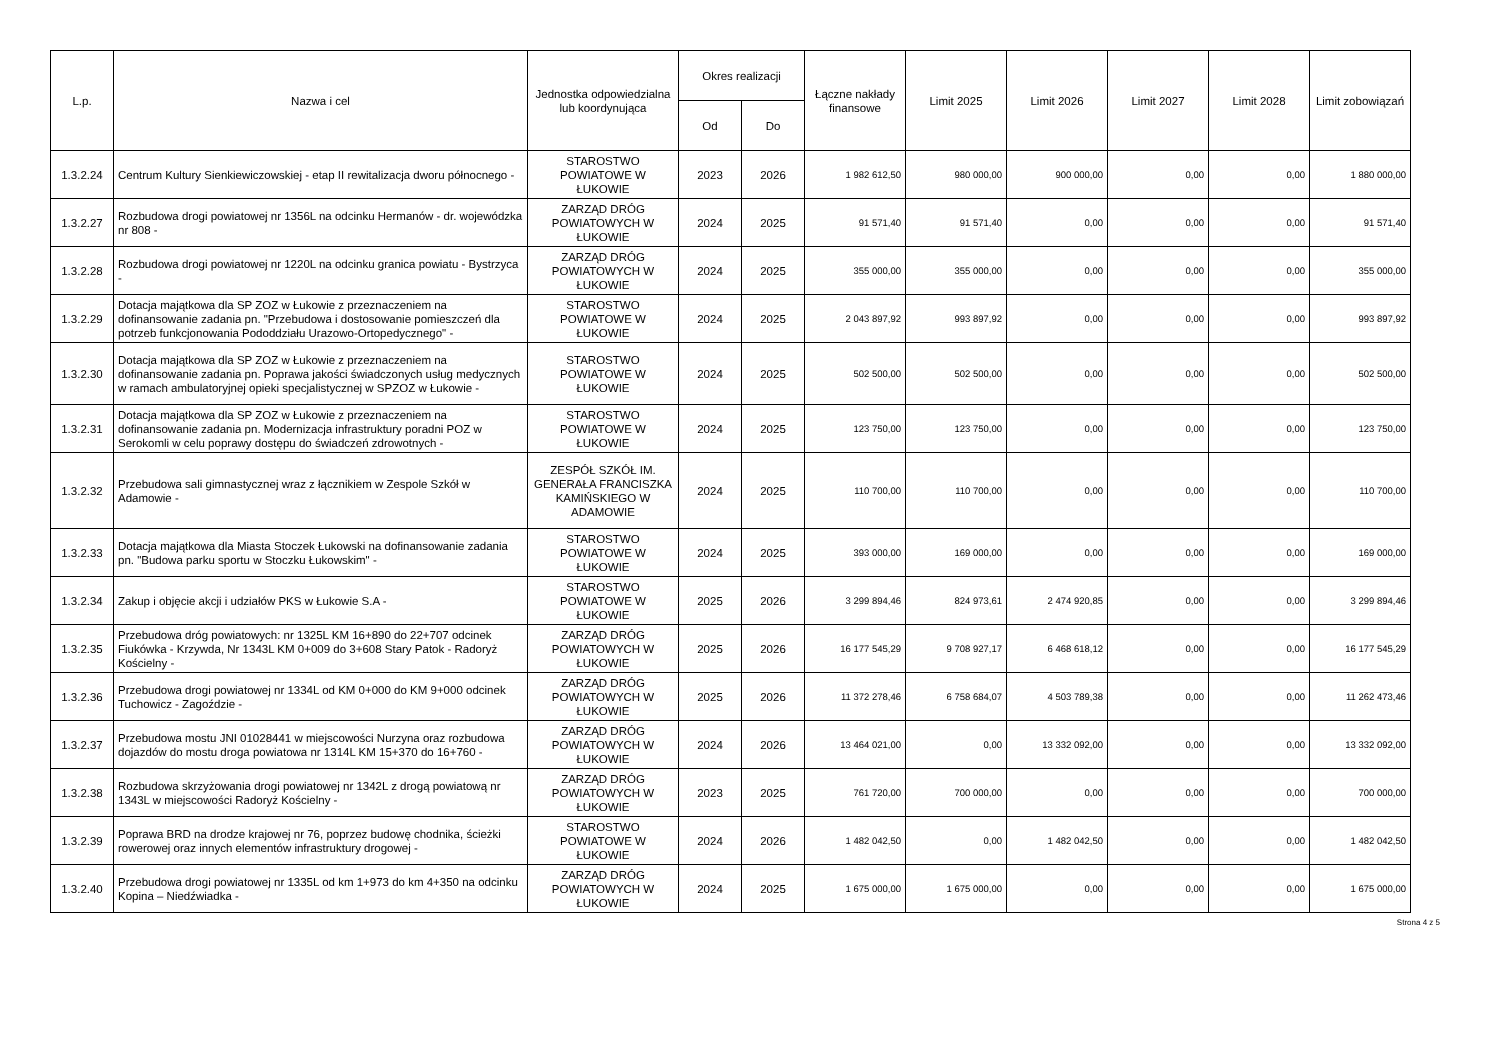| L.p. | Nazwa i cel | Jednostka odpowiedzialna lub koordynująca | Okres realizacji | | Łączne nakłady finansowe | Limit 2025 | Limit 2026 | Limit 2027 | Limit 2028 | Limit zobowiązań |
| --- | --- | --- | --- | --- | --- | --- | --- | --- | --- | --- |
| | | | Od | Do | | | | | | |
| 1.3.2.24 | Centrum Kultury Sienkiewiczowskiej - etap II rewitalizacja dworu północnego - | STAROSTWO POWIATOWE W ŁUKOWIE | 2023 | 2026 | 1 982 612,50 | 980 000,00 | 900 000,00 | 0,00 | 0,00 | 1 880 000,00 |
| 1.3.2.27 | Rozbudowa drogi powiatowej nr 1356L na odcinku Hermanów - dr. wojewódzka nr 808 - | ZARZĄD DRÓG POWIATOWYCH W ŁUKOWIE | 2024 | 2025 | 91 571,40 | 91 571,40 | 0,00 | 0,00 | 0,00 | 91 571,40 |
| 1.3.2.28 | Rozbudowa drogi powiatowej nr 1220L na odcinku granica powiatu - Bystrzyca - | ZARZĄD DRÓG POWIATOWYCH W ŁUKOWIE | 2024 | 2025 | 355 000,00 | 355 000,00 | 0,00 | 0,00 | 0,00 | 355 000,00 |
| 1.3.2.29 | Dotacja majątkowa dla SP ZOZ w Łukowie z przeznaczeniem na dofinansowanie zadania pn. "Przebudowa i dostosowanie pomieszczeń dla potrzeb funkcjonowania Pododdziału Urazowo-Ortopedycznego" - | STAROSTWO POWIATOWE W ŁUKOWIE | 2024 | 2025 | 2 043 897,92 | 993 897,92 | 0,00 | 0,00 | 0,00 | 993 897,92 |
| 1.3.2.30 | Dotacja majątkowa dla SP ZOZ w Łukowie z przeznaczeniem na dofinansowanie zadania pn. Poprawa jakości świadczonych usług medycznych w ramach ambulatoryjnej opieki specjalistycznej w SPZOZ w Łukowie - | STAROSTWO POWIATOWE W ŁUKOWIE | 2024 | 2025 | 502 500,00 | 502 500,00 | 0,00 | 0,00 | 0,00 | 502 500,00 |
| 1.3.2.31 | Dotacja majątkowa dla SP ZOZ w Łukowie z przeznaczeniem na dofinansowanie zadania pn. Modernizacja infrastruktury poradni POZ w Serokomli w celu poprawy dostępu do świadczeń zdrowotnych - | STAROSTWO POWIATOWE W ŁUKOWIE | 2024 | 2025 | 123 750,00 | 123 750,00 | 0,00 | 0,00 | 0,00 | 123 750,00 |
| 1.3.2.32 | Przebudowa sali gimnastycznej wraz z łącznikiem w Zespole Szkół w Adamowie - | ZESPÓŁ SZKÓŁ IM. GENERAŁA FRANCISZKA KAMIŃSKIEGO W ADAMOWIE | 2024 | 2025 | 110 700,00 | 110 700,00 | 0,00 | 0,00 | 0,00 | 110 700,00 |
| 1.3.2.33 | Dotacja majątkowa dla Miasta Stoczek Łukowski na dofinansowanie zadania pn. "Budowa parku sportu w Stoczku Łukowskim" - | STAROSTWO POWIATOWE W ŁUKOWIE | 2024 | 2025 | 393 000,00 | 169 000,00 | 0,00 | 0,00 | 0,00 | 169 000,00 |
| 1.3.2.34 | Zakup i objęcie akcji i udziałów PKS w Łukowie S.A - | STAROSTWO POWIATOWE W ŁUKOWIE | 2025 | 2026 | 3 299 894,46 | 824 973,61 | 2 474 920,85 | 0,00 | 0,00 | 3 299 894,46 |
| 1.3.2.35 | Przebudowa dróg powiatowych: nr 1325L KM 16+890 do 22+707 odcinek Fiukówka - Krzywda, Nr 1343L KM 0+009 do 3+608 Stary Patok - Radoryż Kościelny - | ZARZĄD DRÓG POWIATOWYCH W ŁUKOWIE | 2025 | 2026 | 16 177 545,29 | 9 708 927,17 | 6 468 618,12 | 0,00 | 0,00 | 16 177 545,29 |
| 1.3.2.36 | Przebudowa drogi powiatowej nr 1334L od KM 0+000 do KM 9+000 odcinek Tuchowicz - Zagoździe - | ZARZĄD DRÓG POWIATOWYCH W ŁUKOWIE | 2025 | 2026 | 11 372 278,46 | 6 758 684,07 | 4 503 789,38 | 0,00 | 0,00 | 11 262 473,46 |
| 1.3.2.37 | Przebudowa mostu JNI 01028441 w miejscowości Nurzyna oraz rozbudowa dojazdów do mostu droga powiatowa nr 1314L KM 15+370 do 16+760 - | ZARZĄD DRÓG POWIATOWYCH W ŁUKOWIE | 2024 | 2026 | 13 464 021,00 | 0,00 | 13 332 092,00 | 0,00 | 0,00 | 13 332 092,00 |
| 1.3.2.38 | Rozbudowa skrzyżowania drogi powiatowej nr 1342L z drogą powiatową nr 1343L w miejscowości Radoryż Kościelny - | ZARZĄD DRÓG POWIATOWYCH W ŁUKOWIE | 2023 | 2025 | 761 720,00 | 700 000,00 | 0,00 | 0,00 | 0,00 | 700 000,00 |
| 1.3.2.39 | Poprawa BRD na drodze krajowej nr 76, poprzez budowę chodnika, ścieżki rowerowej oraz innych elementów infrastruktury drogowej - | STAROSTWO POWIATOWE W ŁUKOWIE | 2024 | 2026 | 1 482 042,50 | 0,00 | 1 482 042,50 | 0,00 | 0,00 | 1 482 042,50 |
| 1.3.2.40 | Przebudowa drogi powiatowej nr 1335L od km 1+973 do km 4+350 na odcinku Kopina – Niedźwiadka - | ZARZĄD DRÓG POWIATOWYCH W ŁUKOWIE | 2024 | 2025 | 1 675 000,00 | 1 675 000,00 | 0,00 | 0,00 | 0,00 | 1 675 000,00 |
Strona 4 z 5